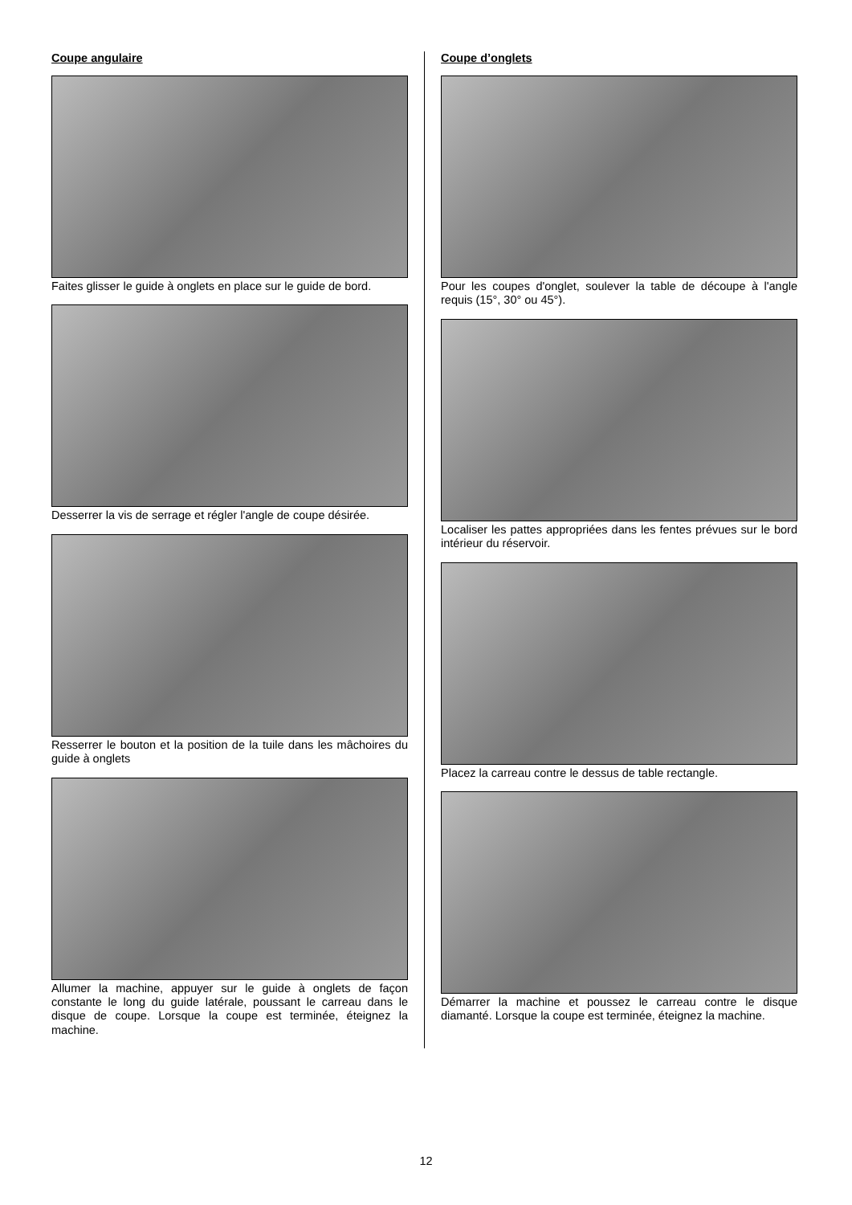Coupe angulaire
Faites glisser le guide à onglets en place sur le guide de bord.
Desserrer la vis de serrage et régler l'angle de coupe désirée.
Resserrer le bouton et la position de la tuile dans les mâchoires du guide à onglets
Allumer la machine, appuyer sur le guide à onglets de façon constante le long du guide latérale, poussant le carreau dans le disque de coupe. Lorsque la coupe est terminée, éteignez la machine.
Coupe d’onglets
Pour les coupes d'onglet, soulever la table de découpe à l'angle requis (15°, 30° ou 45°).
Localiser les pattes appropriées dans les fentes prévues sur le bord intérieur du réservoir.
Placez la carreau contre le dessus de table rectangle.
Démarrer la machine et poussez le carreau contre le disque diamanté. Lorsque la coupe est terminée, éteignez la machine.
12